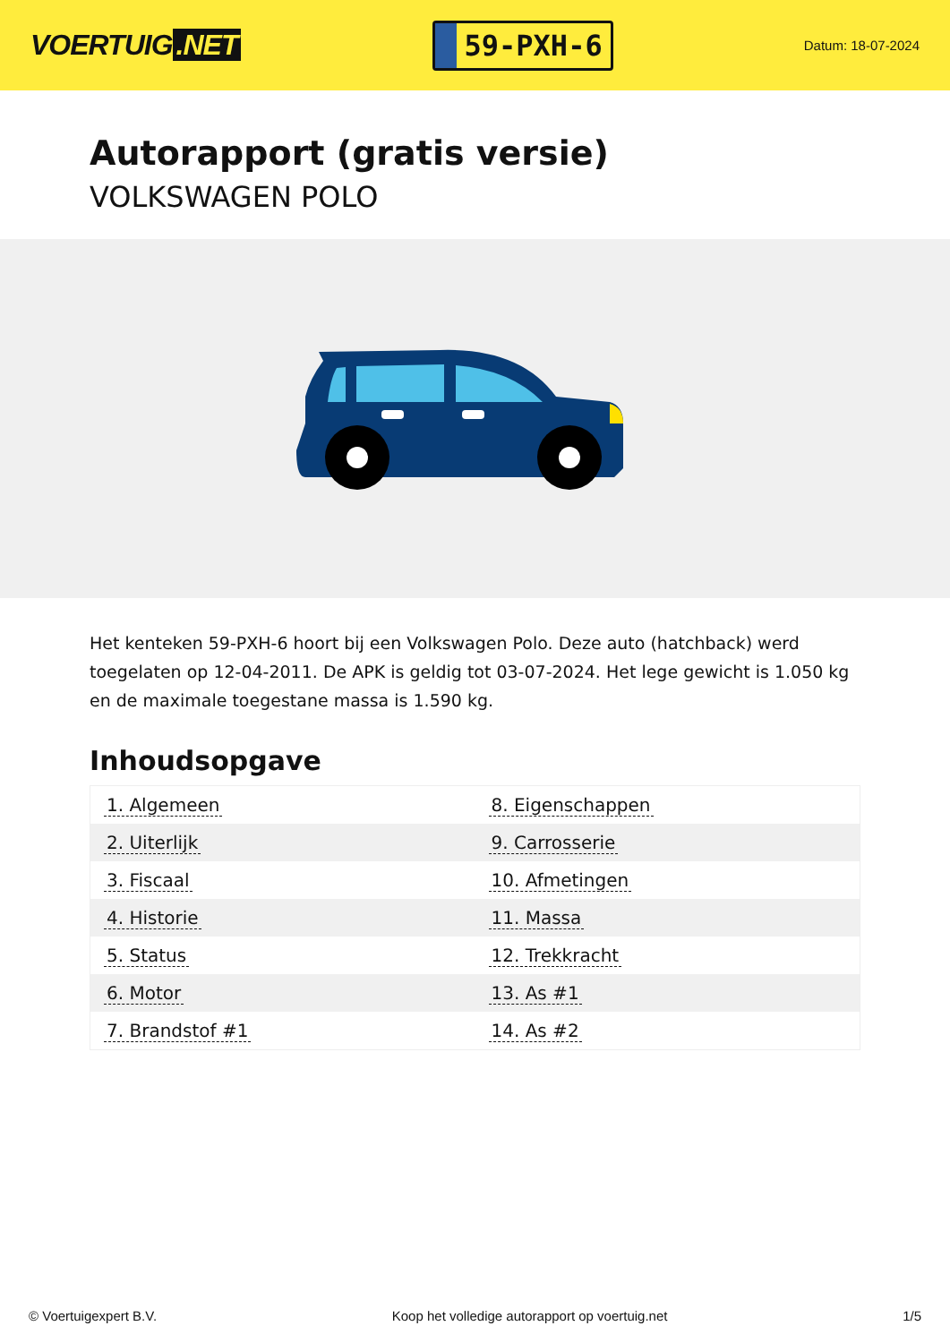VOERTUIG.NET
59-PXH-6
Datum: 18-07-2024
Autorapport (gratis versie)
VOLKSWAGEN POLO
Het kenteken 59-PXH-6 hoort bij een Volkswagen Polo. Deze auto (hatchback) werd toegelaten op 12-04-2011. De APK is geldig tot 03-07-2024. Het lege gewicht is 1.050 kg en de maximale toegestane massa is 1.590 kg.
Inhoudsopgave
| 1. Algemeen | 8. Eigenschappen |
| 2. Uiterlijk | 9. Carrosserie |
| 3. Fiscaal | 10. Afmetingen |
| 4. Historie | 11. Massa |
| 5. Status | 12. Trekkracht |
| 6. Motor | 13. As #1 |
| 7. Brandstof #1 | 14. As #2 |
© Voertuigexpert B.V. Koop het volledige autorapport op voertuig.net
1/5